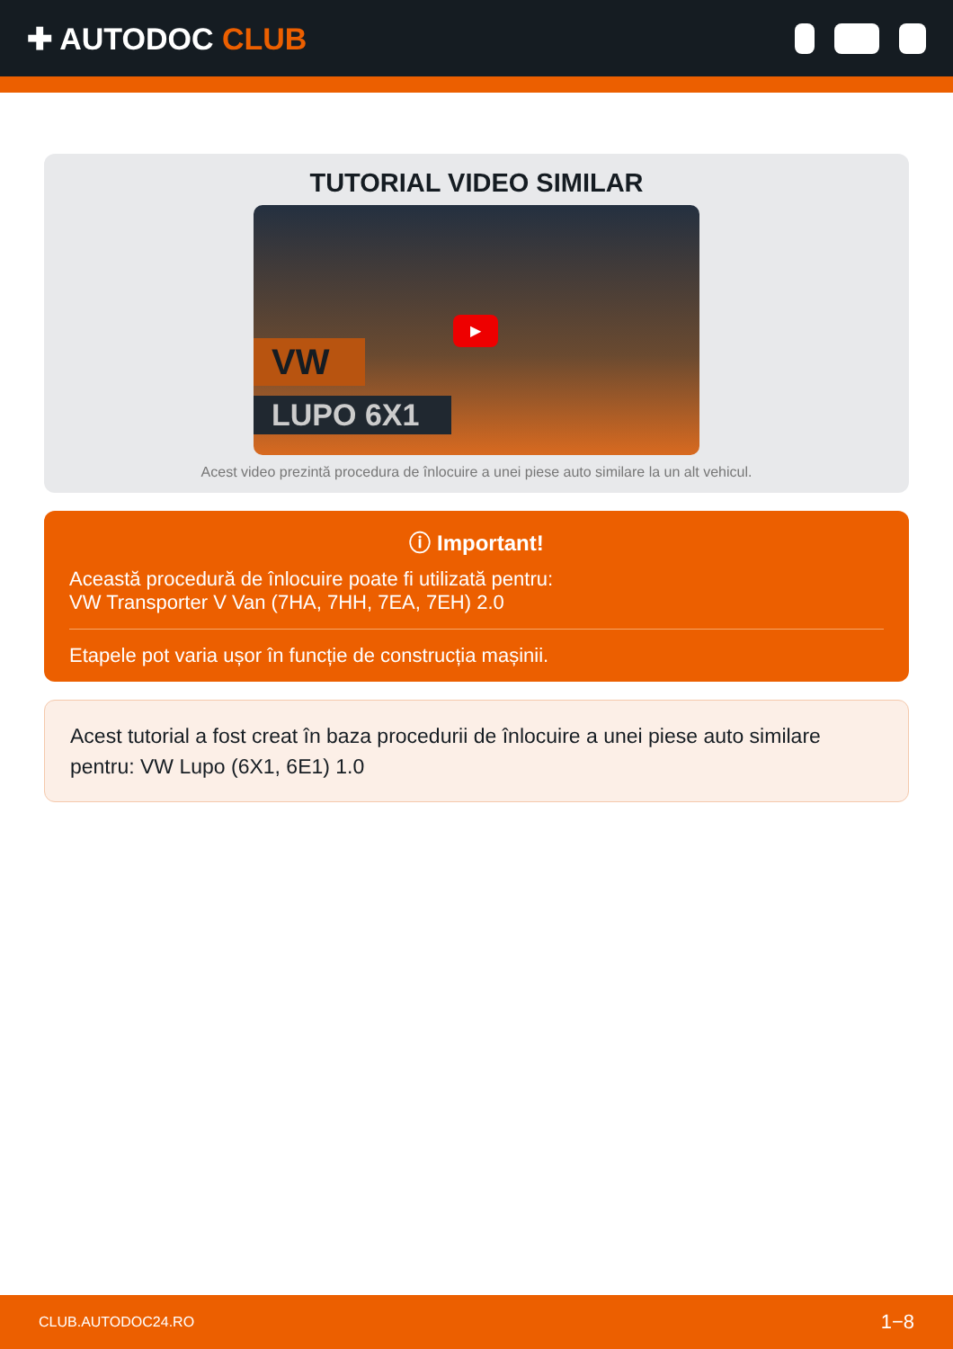✚ AUTODOC CLUB
TUTORIAL VIDEO SIMILAR
VW
LUPO 6X1
▶
Acest video prezintă procedura de înlocuire a unei piese auto similare la un alt vehicul.
ⓘ Important!
Această procedură de înlocuire poate fi utilizată pentru:
VW Transporter V Van (7HA, 7HH, 7EA, 7EH) 2.0
Etapele pot varia ușor în funcție de construcția mașinii.
Acest tutorial a fost creat în baza procedurii de înlocuire a unei piese auto similare pentru: VW Lupo (6X1, 6E1) 1.0
CLUB.AUTODOC24.RO 1−8